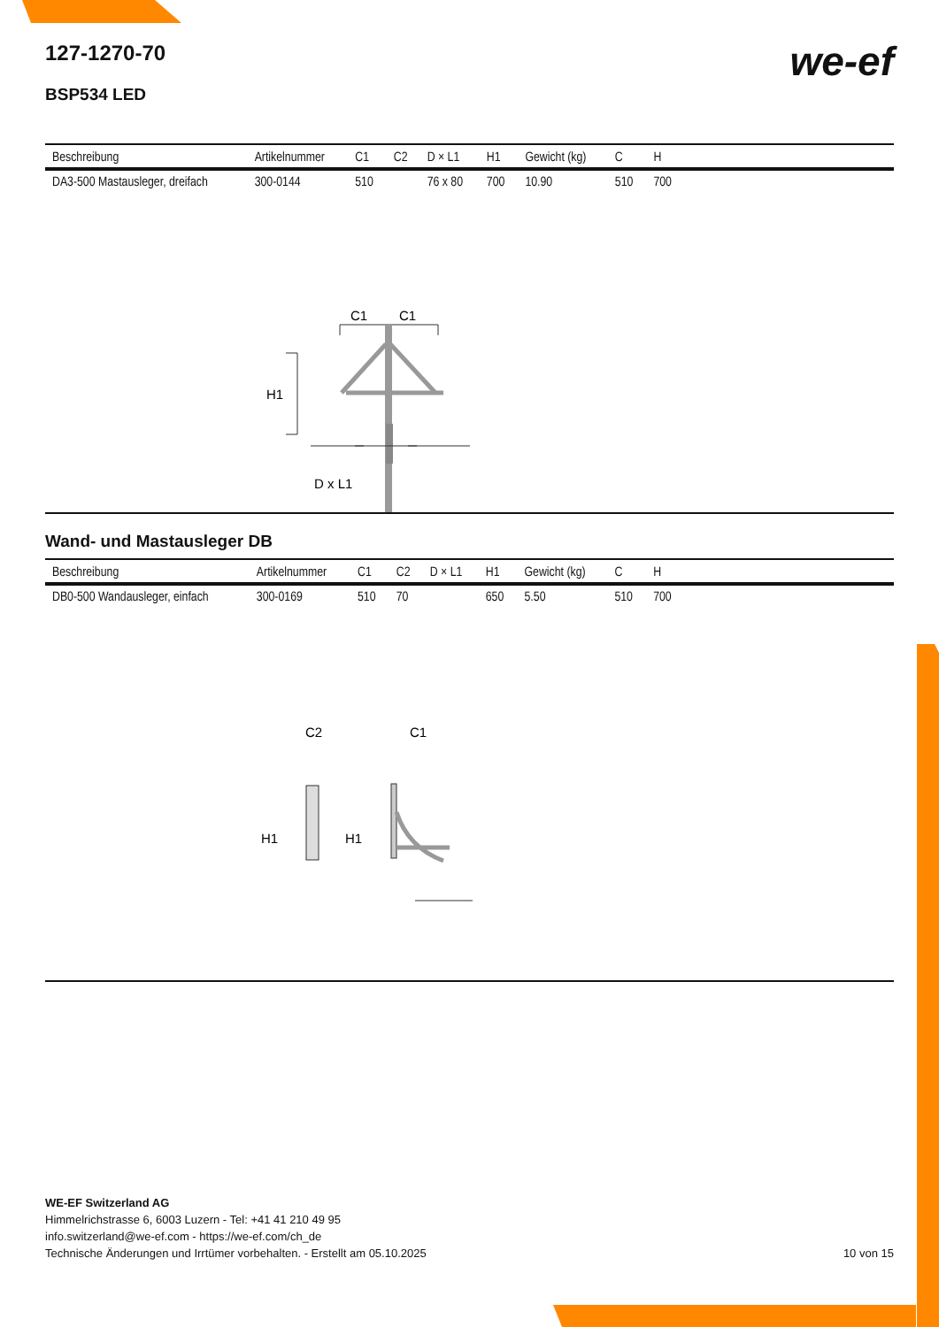127-1270-70
we-ef
BSP534 LED
| Beschreibung | Artikelnummer | C1 | C2 | D × L1 | H1 | Gewicht (kg) | C | H | |
| --- | --- | --- | --- | --- | --- | --- | --- | --- | --- |
| DA3-500 Mastausleger, dreifach | 300-0144 | 510 | | 76 x 80 | 700 | 10.90 | 510 | 700 | |
C1
C1
H1
D x L1
Wand- und Mastausleger DB
| Beschreibung | Artikelnummer | C1 | C2 | D × L1 | H1 | Gewicht (kg) | C | H | |
| --- | --- | --- | --- | --- | --- | --- | --- | --- | --- |
| DB0-500 Wandausleger, einfach | 300-0169 | 510 | 70 | | 650 | 5.50 | 510 | 700 | |
C2
C1
H1
H1
WE-EF Switzerland AG
Himmelrichstrasse 6, 6003 Luzern - Tel: +41 41 210 49 95
info.switzerland@we-ef.com - https://we-ef.com/ch_de
Technische Änderungen und Irrtümer vorbehalten. - Erstellt am 05.10.2025
10 von 15